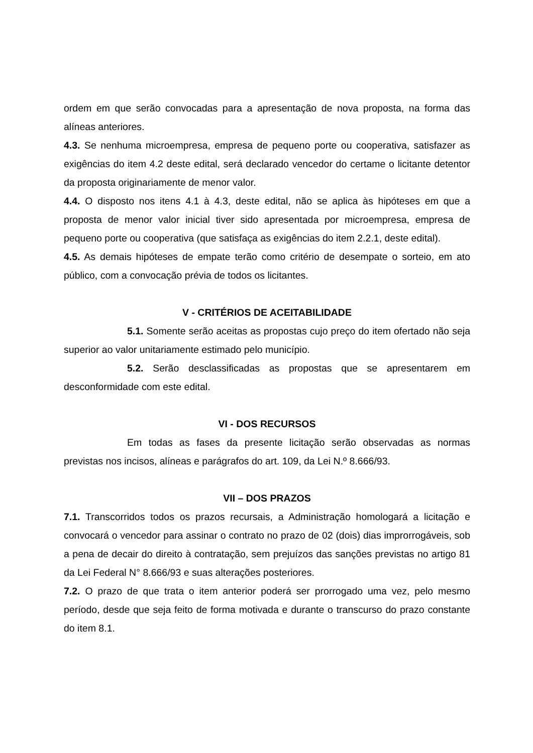ordem em que serão convocadas para a apresentação de nova proposta, na forma das alíneas anteriores.
4.3. Se nenhuma microempresa, empresa de pequeno porte ou cooperativa, satisfazer as exigências do item 4.2 deste edital, será declarado vencedor do certame o licitante detentor da proposta originariamente de menor valor.
4.4. O disposto nos itens 4.1 à 4.3, deste edital, não se aplica às hipóteses em que a proposta de menor valor inicial tiver sido apresentada por microempresa, empresa de pequeno porte ou cooperativa (que satisfaça as exigências do item 2.2.1, deste edital).
4.5. As demais hipóteses de empate terão como critério de desempate o sorteio, em ato público, com a convocação prévia de todos os licitantes.
V - CRITÉRIOS DE ACEITABILIDADE
5.1. Somente serão aceitas as propostas cujo preço do item ofertado não seja superior ao valor unitariamente estimado pelo município.
5.2. Serão desclassificadas as propostas que se apresentarem em desconformidade com este edital.
VI - DOS RECURSOS
Em todas as fases da presente licitação serão observadas as normas previstas nos incisos, alíneas e parágrafos do art. 109, da Lei N.º 8.666/93.
VII – DOS PRAZOS
7.1. Transcorridos todos os prazos recursais, a Administração homologará a licitação e convocará o vencedor para assinar o contrato no prazo de 02 (dois) dias improrrogáveis, sob a pena de decair do direito à contratação, sem prejuízos das sanções previstas no artigo 81 da Lei Federal N° 8.666/93 e suas alterações posteriores.
7.2. O prazo de que trata o item anterior poderá ser prorrogado uma vez, pelo mesmo período, desde que seja feito de forma motivada e durante o transcurso do prazo constante do item 8.1.